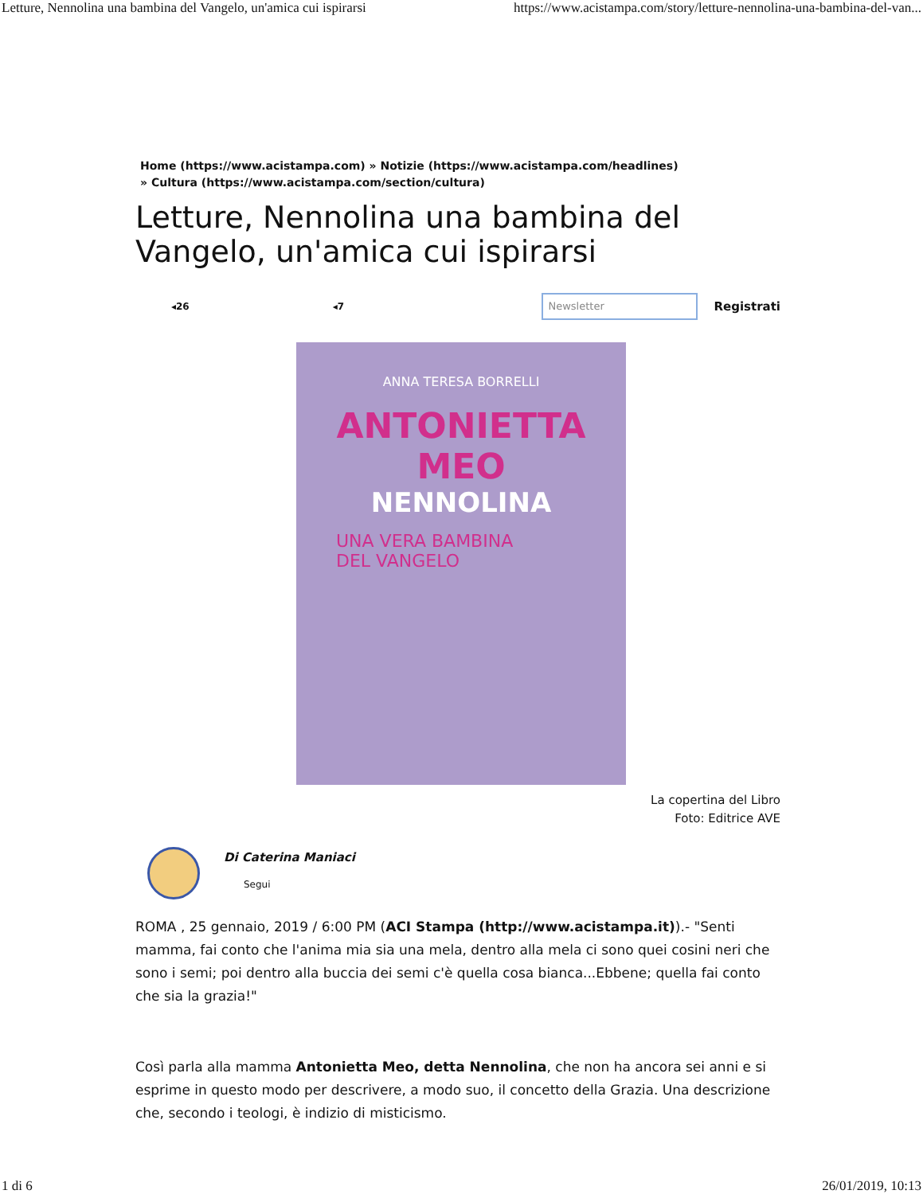Letture, Nennolina una bambina del Vangelo, un'amica cui ispirarsi https://www.acistampa.com/story/letture-nennolina-una-bambina-del-van...
Home (https://www.acistampa.com) » Notizie (https://www.acistampa.com/headlines)
» Cultura (https://www.acistampa.com/section/cultura)
Letture, Nennolina una bambina del Vangelo, un'amica cui ispirarsi
◂26 ◂7
Newsletter
Registrati
ANNA TERESA BORRELLI
ANTONIETTA MEO
NENNOLINA
UNA VERA BAMBINA
DEL VANGELO
La copertina del Libro
Foto: Editrice AVE
Di Caterina Maniaci
Segui
ROMA , 25 gennaio, 2019 / 6:00 PM (ACI Stampa (http://www.acistampa.it)).- "Senti mamma, fai conto che l'anima mia sia una mela, dentro alla mela ci sono quei cosini neri che sono i semi; poi dentro alla buccia dei semi c'è quella cosa bianca...Ebbene; quella fai conto che sia la grazia!"
Così parla alla mamma Antonietta Meo, detta Nennolina, che non ha ancora sei anni e si esprime in questo modo per descrivere, a modo suo, il concetto della Grazia. Una descrizione che, secondo i teologi, è indizio di misticismo.
1 di 6 26/01/2019, 10:13